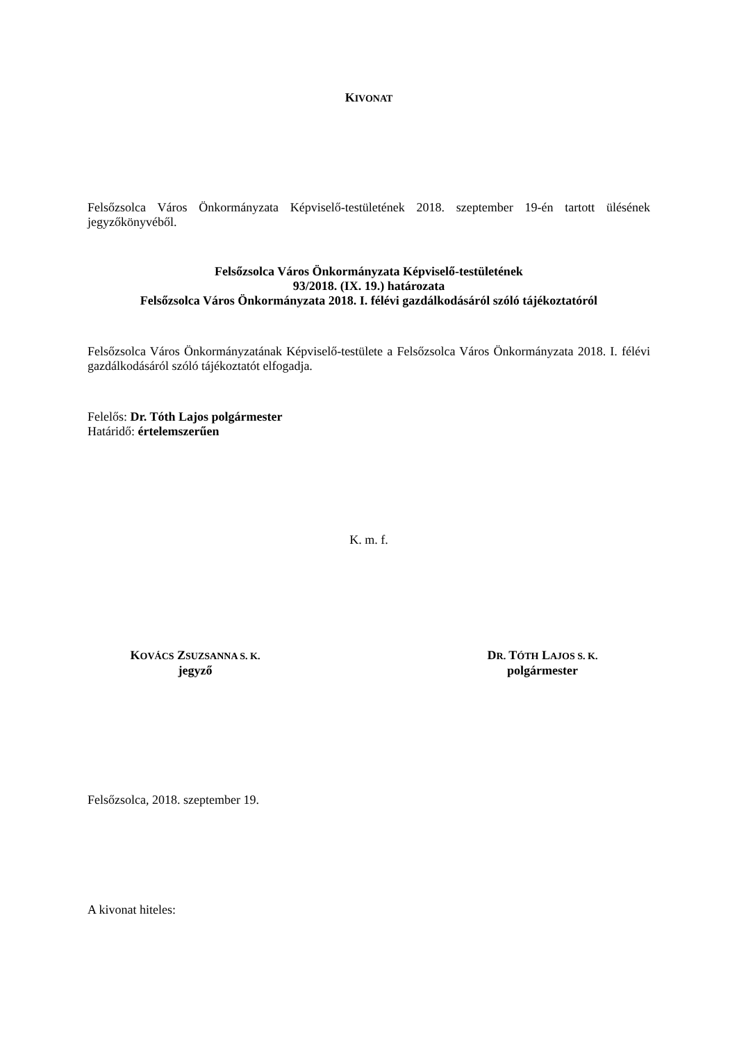KIVONAT
Felsőzsolca Város Önkormányzata Képviselő-testületének 2018. szeptember 19-én tartott ülésének jegyzőkönyvéből.
Felsőzsolca Város Önkormányzata Képviselő-testületének
93/2018. (IX. 19.) határozata
Felsőzsolca Város Önkormányzata 2018. I. félévi gazdálkodásáról szóló tájékoztatóról
Felsőzsolca Város Önkormányzatának Képviselő-testülete a Felsőzsolca Város Önkormányzata 2018. I. félévi gazdálkodásáról szóló tájékoztatót elfogadja.
Felelős: Dr. Tóth Lajos polgármester
Határidő: értelemszerűen
K. m. f.
KOVÁCS ZSUZSANNA S. K.
jegyző
DR. TÓTH LAJOS S. K.
polgármester
Felsőzsolca, 2018. szeptember 19.
A kivonat hiteles: